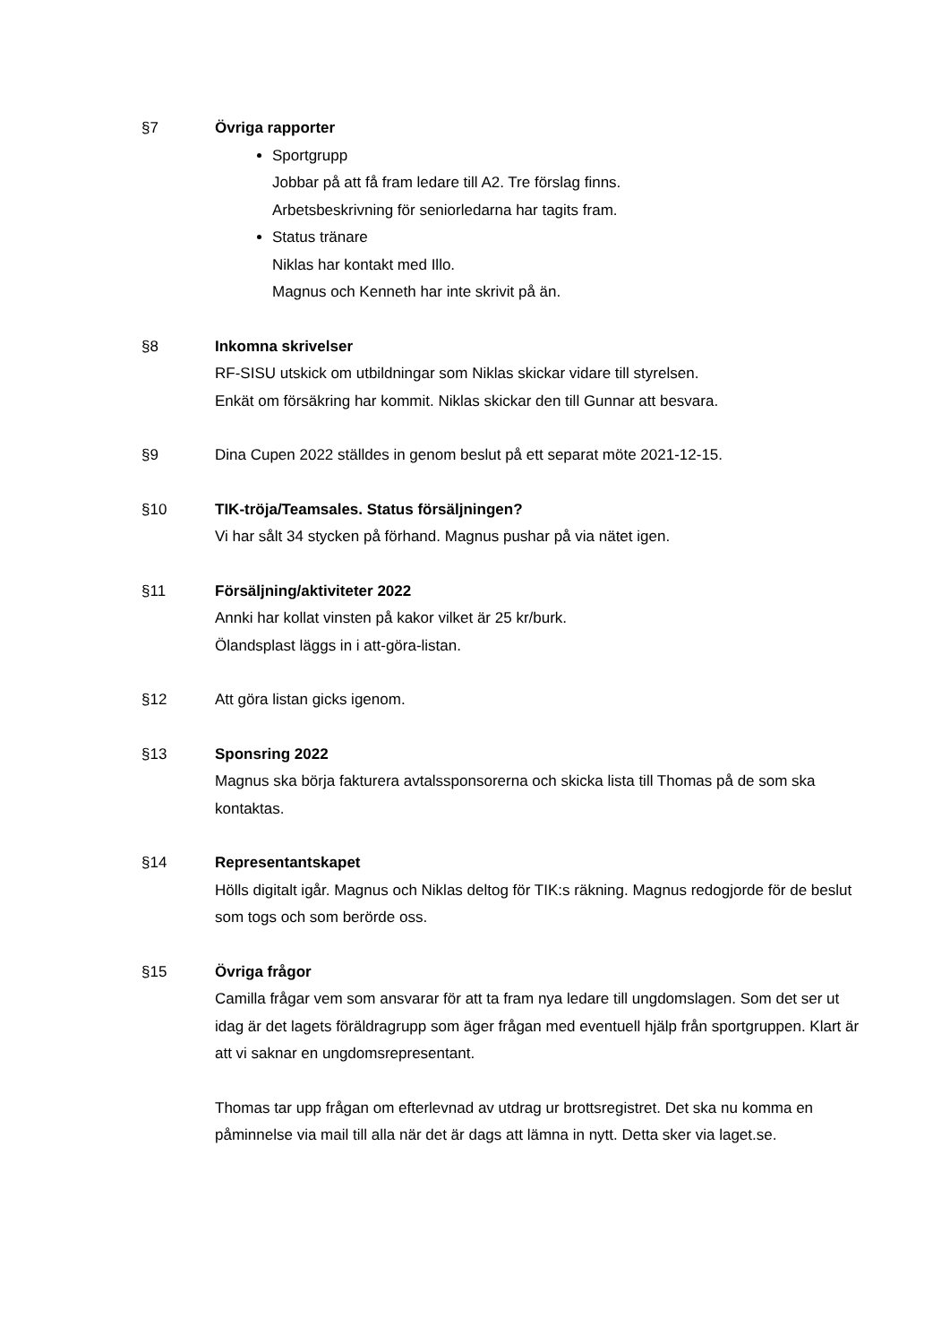§7 Övriga rapporter
Sportgrupp
Jobbar på att få fram ledare till A2. Tre förslag finns.
Arbetsbeskrivning för seniorledarna har tagits fram.
Status tränare
Niklas har kontakt med Illo.
Magnus och Kenneth har inte skrivit på än.
§8 Inkomna skrivelser
RF-SISU utskick om utbildningar som Niklas skickar vidare till styrelsen.
Enkät om försäkring har kommit. Niklas skickar den till Gunnar att besvara.
§9 Dina Cupen 2022 ställdes in genom beslut på ett separat möte 2021-12-15.
§10 TIK-tröja/Teamsales. Status försäljningen?
Vi har sålt 34 stycken på förhand. Magnus pushar på via nätet igen.
§11 Försäljning/aktiviteter 2022
Annki har kollat vinsten på kakor vilket är 25 kr/burk.
Ölandsplast läggs in i att-göra-listan.
§12 Att göra listan gicks igenom.
§13 Sponsring 2022
Magnus ska börja fakturera avtalssponsorerna och skicka lista till Thomas på de som ska kontaktas.
§14 Representantskapet
Hölls digitalt igår. Magnus och Niklas deltog för TIK:s räkning. Magnus redogjorde för de beslut som togs och som berörde oss.
§15 Övriga frågor
Camilla frågar vem som ansvarar för att ta fram nya ledare till ungdomslagen. Som det ser ut idag är det lagets föräldragrupp som äger frågan med eventuell hjälp från sportgruppen. Klart är att vi saknar en ungdomsrepresentant.
Thomas tar upp frågan om efterlevnad av utdrag ur brottsregistret. Det ska nu komma en påminnelse via mail till alla när det är dags att lämna in nytt. Detta sker via laget.se.